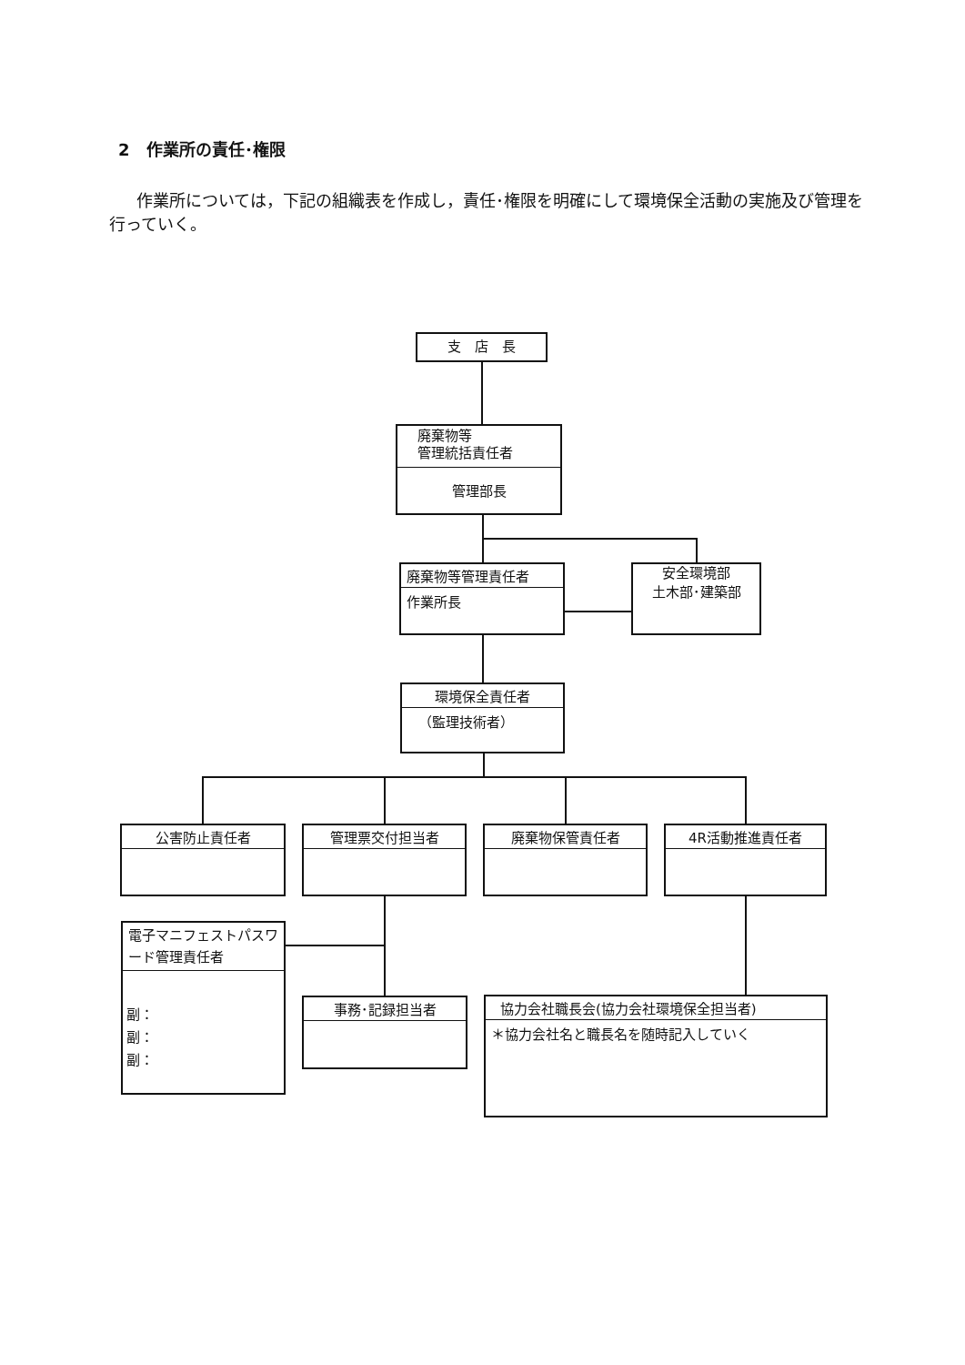2　作業所の責任･権限
作業所については，下記の組織表を作成し，責任･権限を明確にして環境保全活動の実施及び管理を行っていく。
支　店　長
廃棄物等
管理統括責任者
管理部長
廃棄物等管理責任者
作業所長
安全環境部
土木部･建築部
環境保全責任者
（監理技術者）
公害防止責任者 管理票交付担当者 廃棄物保管責任者 4R活動推進責任者
電子マニフェストパスワード管理責任者
副：
副：
副：
事務･記録担当者
協力会社職長会(協力会社環境保全担当者)
＊協力会社名と職長名を随時記入していく